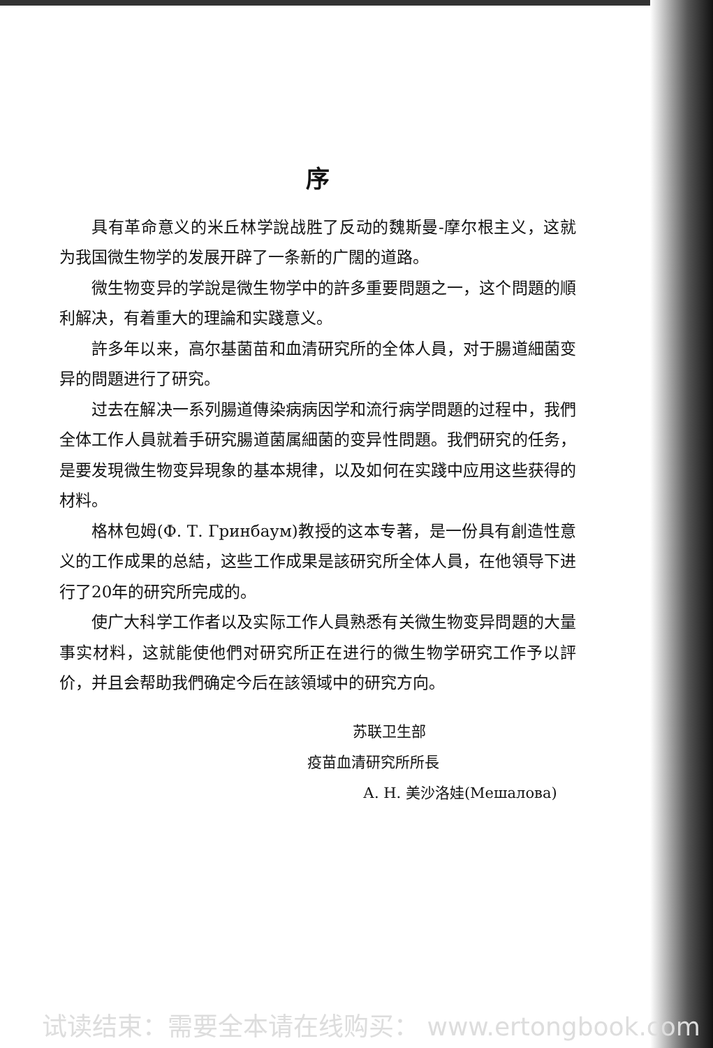序
具有革命意义的米丘林学說战胜了反动的魏斯曼-摩尔根主义，这就为我国微生物学的发展开辟了一条新的广闊的道路。
微生物变异的学說是微生物学中的許多重要問題之一，这个問題的順利解决，有着重大的理論和实踐意义。
許多年以来，高尔基菌苗和血清研究所的全体人員，对于腸道細菌变异的問題进行了研究。
过去在解决一系列腸道傳染病病因学和流行病学問題的过程中，我們全体工作人員就着手研究腸道菌属細菌的变异性問題。我們研究的任务，是要发現微生物变异現象的基本規律，以及如何在实踐中应用这些获得的材料。
格林包姆(Ф. Т. Гринбаум)教授的这本专著，是一份具有創造性意义的工作成果的总結，这些工作成果是該研究所全体人員，在他領导下进行了20年的研究所完成的。
使广大科学工作者以及实际工作人員熟悉有关微生物变异問題的大量事实材料，这就能使他們对研究所正在进行的微生物学研究工作予以評价，并且会帮助我們确定今后在該領域中的研究方向。
苏联卫生部
疫苗血清研究所所長
А. Н. 美沙洛娃(Мешалова)
试读结束：需要全本请在线购买： www.ertongbook.com